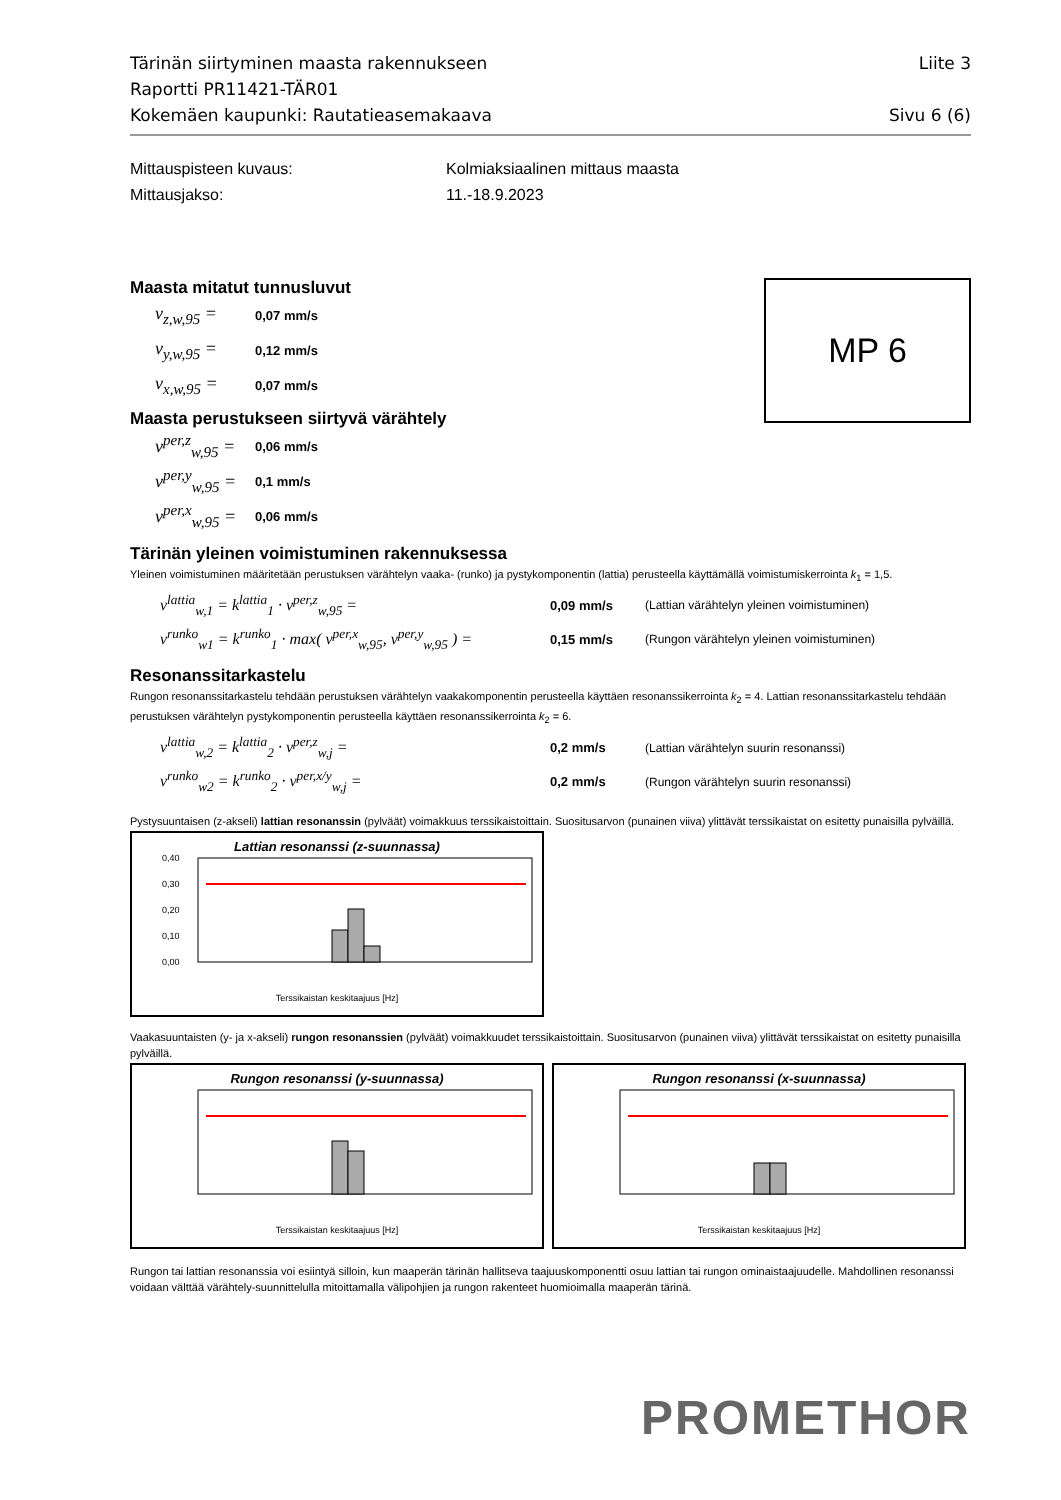Tärinän siirtyminen maasta rakennukseen Liite 3
Raportti PR11421-TÄR01
Kokemäen kaupunki: Rautatieasemakaava Sivu 6 (6)
Mittauspisteen kuvaus: Kolmiaksiaalinen mittaus maasta
Mittausjakso: 11.-18.9.2023
MP 6
Maasta mitatut tunnusluvut
v<sub>z,w,95</sub> = 0,07 mm/s
v<sub>y,w,95</sub> = 0,12 mm/s
v<sub>x,w,95</sub> = 0,07 mm/s
Maasta perustukseen siirtyvä värähtely
v<sup>per,z</sup><sub>w,95</sub> = 0,06 mm/s
v<sup>per,y</sup><sub>w,95</sub> = 0,1 mm/s
v<sup>per,x</sup><sub>w,95</sub> = 0,06 mm/s
Tärinän yleinen voimistuminen rakennuksessa
Yleinen voimistuminen määritetään perustuksen värähtelyn vaaka- (runko) ja pystykomponentin (lattia) perusteella käyttämällä voimistumiskerrointa k<sub>1</sub> = 1,5.
v<sup>lattia</sup><sub>w,1</sub> = k<sup>lattia</sup><sub>1</sub> · v<sup>per,z</sup><sub>w,95</sub> = 0,09 mm/s (Lattian värähtelyn yleinen voimistuminen)
v<sup>runko</sup><sub>w1</sub> = k<sup>runko</sup><sub>1</sub> · max( v<sup>per,x</sup><sub>w,95</sub>, v<sup>per,y</sup><sub>w,95</sub> ) = 0,15 mm/s (Rungon värähtelyn yleinen voimistuminen)
Resonanssitarkastelu
Rungon resonanssitarkastelu tehdään perustuksen värähtelyn vaakakomponentin perusteella käyttäen resonanssikerrointa k<sub>2</sub> = 4. Lattian resonanssitarkastelu tehdään perustuksen värähtelyn pystykomponentin perusteella käyttäen resonanssikerrointa k<sub>2</sub> = 6.
v<sup>lattia</sup><sub>w,2</sub> = k<sup>lattia</sup><sub>2</sub> · v<sup>per,z</sup><sub>w,j</sub> = 0,2 mm/s (Lattian värähtelyn suurin resonanssi)
v<sup>runko</sup><sub>w2</sub> = k<sup>runko</sup><sub>2</sub> · v<sup>per,x/y</sup><sub>w,j</sub> = 0,2 mm/s (Rungon värähtelyn suurin resonanssi)
Pystysuuntaisen (z-akseli) lattian resonanssin (pylväät) voimakkuus terssikaistoittain. Suositusarvon (punainen viiva) ylittävät terssikaistat on esitetty punaisilla pylväillä.
Lattian resonanssi (z-suunnassa)
0,40
0,30
0,20
0,10
0,00
Terssikaistan keskitaajuus [Hz]
Vaakasuuntaisten (y- ja x-akseli) rungon resonanssien (pylväät) voimakkuudet terssikaistoittain. Suositusarvon (punainen viiva) ylittävät terssikaistat on esitetty punaisilla pylväillä.
Rungon resonanssi (y-suunnassa)
Terssikaistan keskitaajuus [Hz]
Rungon resonanssi (x-suunnassa)
Terssikaistan keskitaajuus [Hz]
Rungon tai lattian resonanssia voi esiintyä silloin, kun maaperän tärinän hallitseva taajuuskomponentti osuu lattian tai rungon ominaistaajuudelle. Mahdollinen resonanssi voidaan välttää värähtely-suunnittelulla mitoittamalla välipohjien ja rungon rakenteet huomioimalla maaperän tärinä.
PROMETHOR